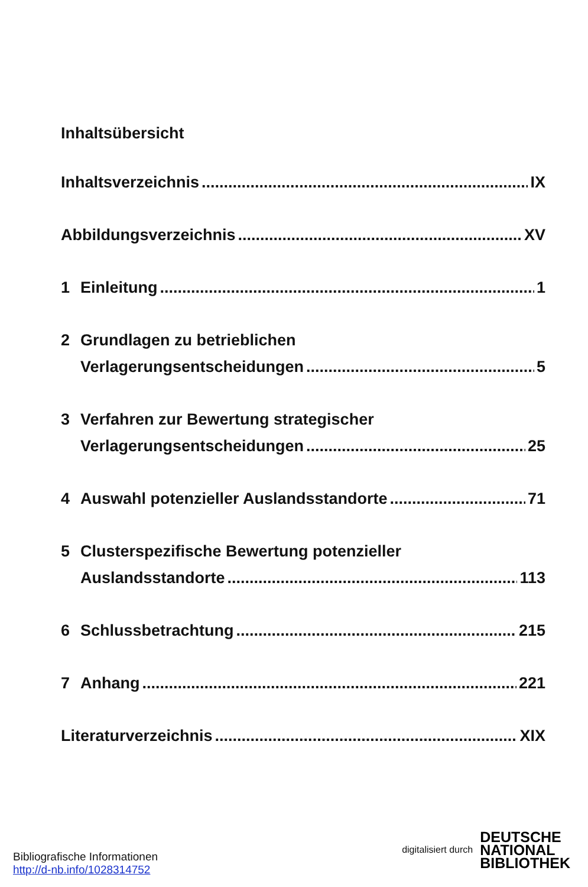Inhaltsübersicht
Inhaltsverzeichnis IX
Abbildungsverzeichnis XV
1 Einleitung 1
2 Grundlagen zu betrieblichen
Verlagerungsentscheidungen 5
3 Verfahren zur Bewertung strategischer
Verlagerungsentscheidungen 25
4 Auswahl potenzieller Auslandsstandorte 71
5 Clusterspezifische Bewertung potenzieller
Auslandsstandorte 113
6 Schlussbetrachtung 215
7 Anhang 221
Literaturverzeichnis XIX
Bibliografische Informationen
http://d-nb.info/1028314752
digitalisiert durch
DEUTSCHE
NATIONAL
BIBLIOTHEK